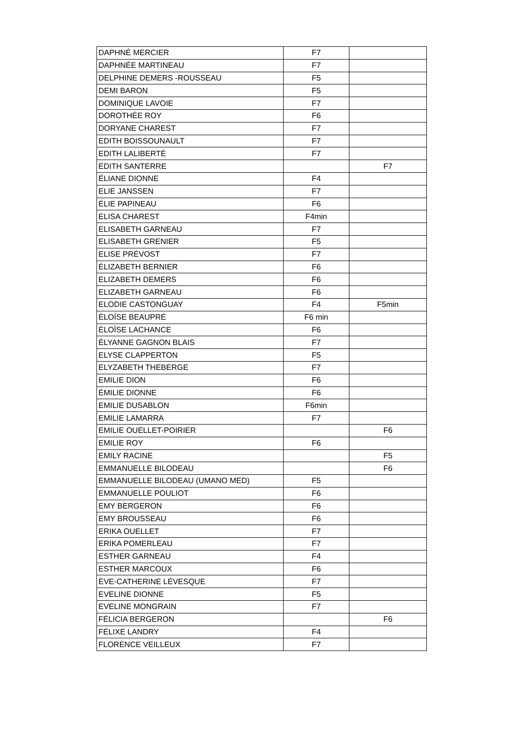| DAPHNÉ MERCIER | F7 | |
| DAPHNÉE MARTINEAU | F7 | |
| DELPHINE DEMERS -ROUSSEAU | F5 | |
| DEMI BARON | F5 | |
| DOMINIQUE LAVOIE | F7 | |
| DOROTHÉE ROY | F6 | |
| DORYANE CHAREST | F7 | |
| EDITH BOISSOUNAULT | F7 | |
| EDITH LALIBERTÉ | F7 | |
| EDITH SANTERRE | | F7 |
| ÉLIANE DIONNE | F4 | |
| ELIE JANSSEN | F7 | |
| ÉLIE PAPINEAU | F6 | |
| ELISA CHAREST | F4min | |
| ELISABETH GARNEAU | F7 | |
| ELISABETH GRENIER | F5 | |
| ELISE PRÉVOST | F7 | |
| ÉLIZABETH BERNIER | F6 | |
| ELIZABETH DEMERS | F6 | |
| ELIZABETH GARNEAU | F6 | |
| ELODIE CASTONGUAY | F4 | F5min |
| ÉLOÏSE BEAUPRÉ | F6 min | |
| ÉLOÏSE LACHANCE | F6 | |
| ÉLYANNE GAGNON BLAIS | F7 | |
| ELYSE CLAPPERTON | F5 | |
| ELYZABETH THEBERGE | F7 | |
| EMILIE DION | F6 | |
| ÉMILIE DIONNE | F6 | |
| EMILIE DUSABLON | F6min | |
| EMILIE LAMARRA | F7 | |
| EMILIE OUELLET-POIRIER | | F6 |
| EMILIE ROY | F6 | |
| EMILY RACINE | | F5 |
| EMMANUELLE BILODEAU | | F6 |
| EMMANUELLE BILODEAU (UMANO MED) | F5 | |
| EMMANUELLE POULIOT | F6 | |
| EMY BERGERON | F6 | |
| EMY BROUSSEAU | F6 | |
| ERIKA OUELLET | F7 | |
| ERIKA POMERLEAU | F7 | |
| ESTHER GARNEAU | F4 | |
| ESTHER MARCOUX | F6 | |
| ÈVE-CATHERINE LÉVESQUE | F7 | |
| EVELINE DIONNE | F5 | |
| EVELINE MONGRAIN | F7 | |
| FÉLICIA BERGERON | | F6 |
| FÉLIXE LANDRY | F4 | |
| FLORENCE VEILLEUX | F7 | |